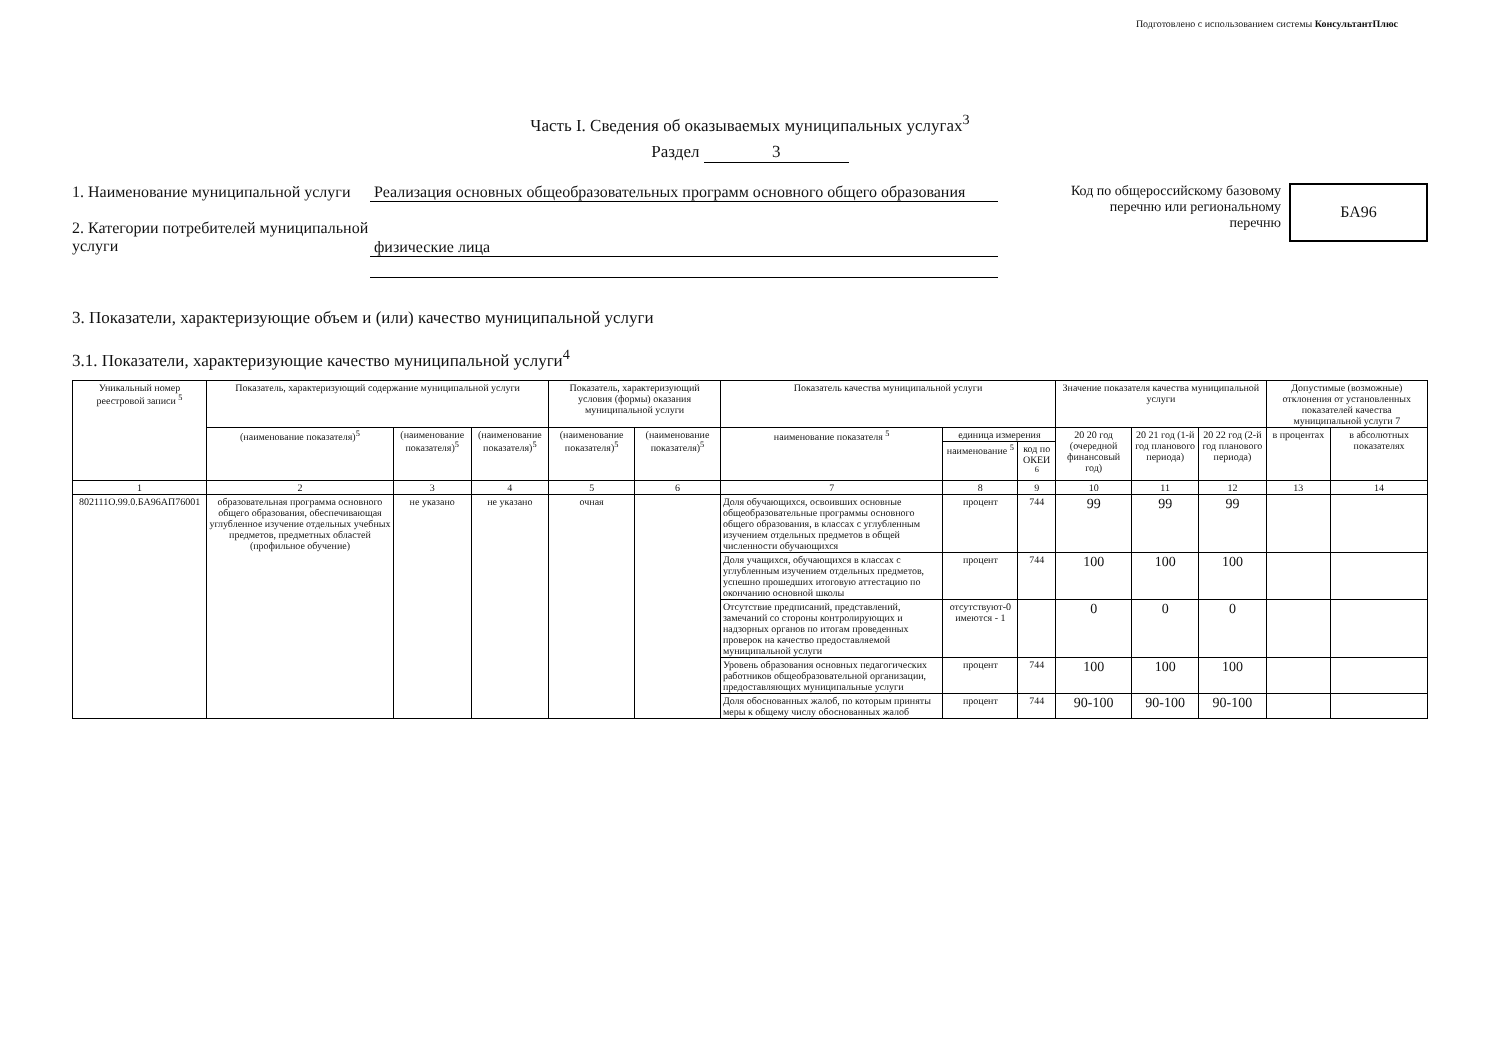Подготовлено с использованием системы КонсультантПлюс
Часть I. Сведения об оказываемых муниципальных услугах<sup>3</sup>
Раздел 3
1. Наименование муниципальной услуги
2. Категории потребителей муниципальной услуги
Реализация основных общеобразовательных программ основного общего образования
физические лица
Код по общероссийскому базовому
перечню или региональному
перечню
БА96
3. Показатели, характеризующие объем и (или) качество муниципальной услуги
3.1. Показатели, характеризующие качество муниципальной услуги<sup>4</sup>
| Уникальный номер реестровой записи <sup>5</sup> | Показатель, характеризующий содержание муниципальной услуги | | | Показатель, характеризующий условия (формы) оказания муниципальной услуги | | Показатель качества муниципальной услуги | | | Значение показателя качества муниципальной услуги | | | Допустимые (возможные) отклонения от установленных показателей качества муниципальной услуги 7 | |
| --- | --- | --- | --- | --- | --- | --- | --- | --- | --- | --- | --- | --- | --- |
| | (наименование показателя)<sup>5</sup> | (наименование показателя)<sup>5</sup> | (наименование показателя)<sup>5</sup> | (наименование показателя)<sup>5</sup> | (наименование показателя)<sup>5</sup> | наименование показателя <sup>5</sup> | единица измерения | | 20 20 год (очередной финансовый год) | 20 21 год (1-й год планового периода) | 20 22 год (2-й год планового периода) | в процентах | в абсолютных показателях |
| | | | | | | | наименование <sup>5</sup> | код по ОКЕИ <sup>6</sup> | | | | | |
| 1 | 2 | 3 | 4 | 5 | 6 | 7 | 8 | 9 | 10 | 11 | 12 | 13 | 14 |
| 802111О.99.0.БА96АП76001 | образовательная программа основного общего образования, обеспечивающая углубленное изучение отдельных учебных предметов, предметных областей (профильное обучение) | не указано | не указано | очная | | Доля обучающихся, освоивших основные общеобразовательные программы основного общего образования, в классах с углубленным изучением отдельных предметов в общей численности обучающихся | процент | 744 | 99 | 99 | 99 | | |
| | | | | | | Доля учащихся, обучающихся в классах с углубленным изучением отдельных предметов, успешно прошедших итоговую аттестацию по окончанию основной школы | процент | 744 | 100 | 100 | 100 | | |
| | | | | | | Отсутствие предписаний, представлений, замечаний со стороны контролирующих и надзорных органов по итогам проведенных проверок на качество предоставляемой муниципальной услуги | отсутствуют-0 имеются - 1 | | 0 | 0 | 0 | | |
| | | | | | | Уровень образования основных педагогических работников общеобразовательной организации, предоставляющих муниципальные услуги | процент | 744 | 100 | 100 | 100 | | |
| | | | | | | Доля обоснованных жалоб, по которым приняты меры к общему числу обоснованных жалоб | процент | 744 | 90-100 | 90-100 | 90-100 | | |